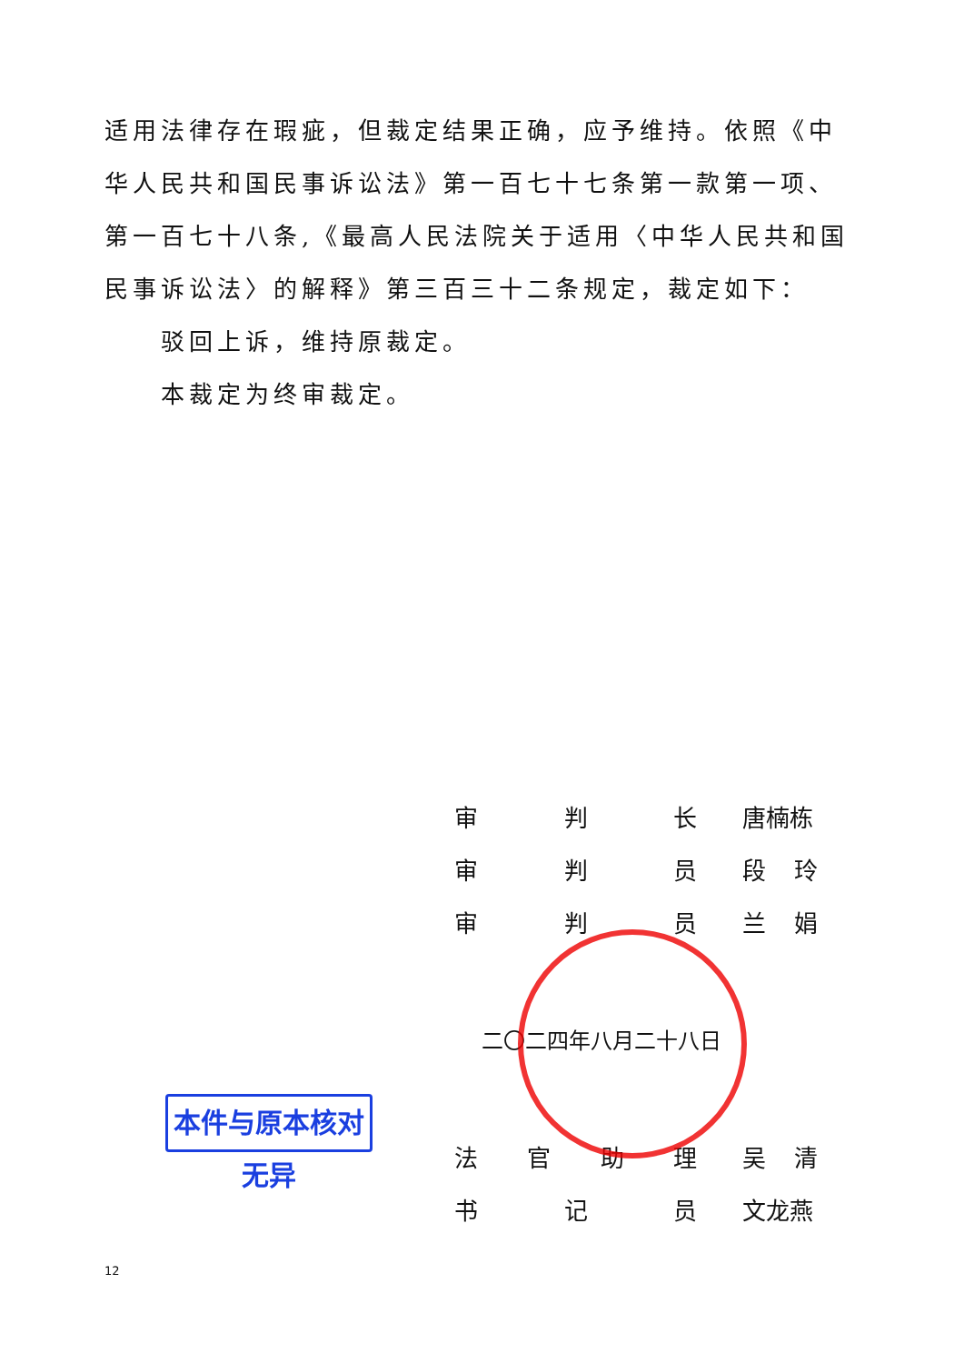适用法律存在瑕疵，但裁定结果正确，应予维持。依照《中华人民共和国民事诉讼法》第一百七十七条第一款第一项、第一百七十八条,《最高人民法院关于适用〈中华人民共和国民事诉讼法〉的解释》第三百三十二条规定，裁定如下：
驳回上诉，维持原裁定。
本裁定为终审裁定。
审判长 唐楠栋
审判员 段 玲
审判员 兰 娟
二〇二四年八月二十八日
法官助理 吴 清
书记员 文龙燕
本件与原本核对无异
12